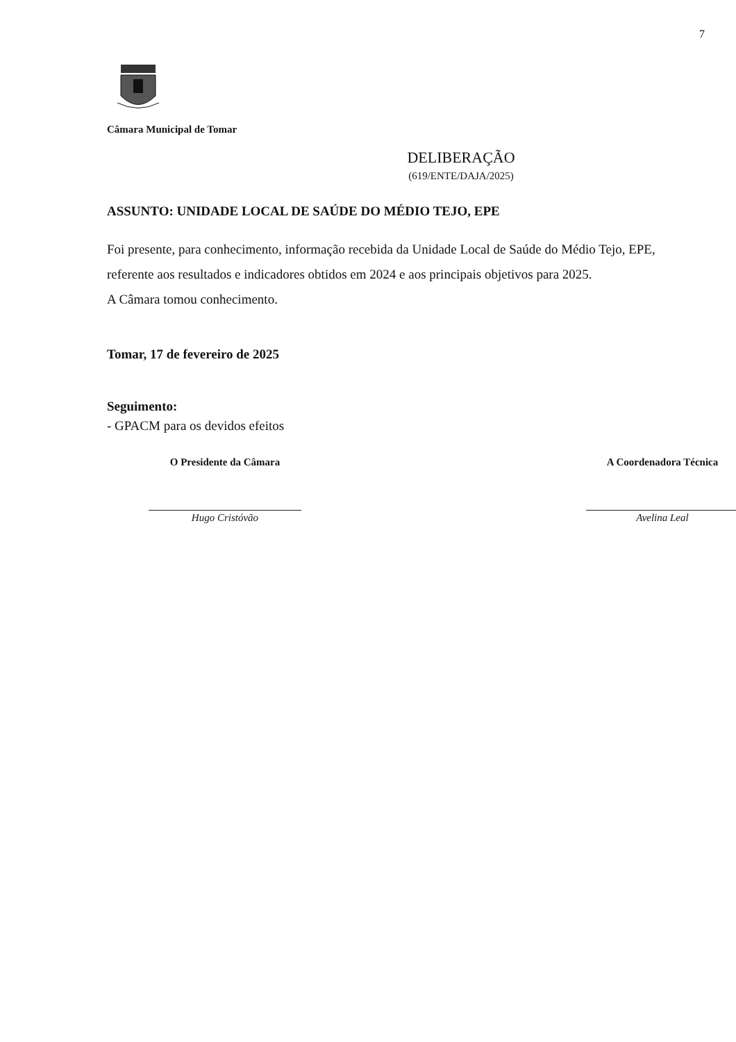7
Câmara Municipal de Tomar
DELIBERAÇÃO
(619/ENTE/DAJA/2025)
ASSUNTO: UNIDADE LOCAL DE SAÚDE DO MÉDIO TEJO, EPE
Foi presente, para conhecimento, informação recebida da Unidade Local de Saúde do Médio Tejo, EPE, referente aos resultados e indicadores obtidos em 2024 e aos principais objetivos para 2025.
A Câmara tomou conhecimento.
Tomar, 17 de fevereiro de 2025
Seguimento:
- GPACM para os devidos efeitos
O Presidente da Câmara
Hugo Cristóvão
A Coordenadora Técnica
Avelina Leal